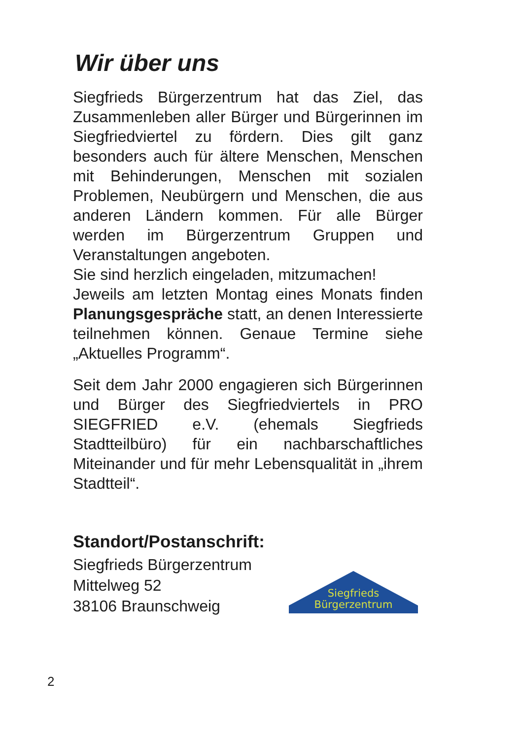Wir über uns
Siegfrieds Bürgerzentrum hat das Ziel, das Zusammenleben aller Bürger und Bürgerinnen im Siegfriedviertel zu fördern. Dies gilt ganz besonders auch für ältere Menschen, Menschen mit Behinderungen, Menschen mit sozialen Problemen, Neubürgern und Menschen, die aus anderen Ländern kommen. Für alle Bürger werden im Bürgerzentrum Gruppen und Veranstaltungen angeboten.
Sie sind herzlich eingeladen, mitzumachen!
Jeweils am letzten Montag eines Monats finden Planungsgespräche statt, an denen Interessierte teilnehmen können. Genaue Termine siehe „Aktuelles Programm“.
Seit dem Jahr 2000 engagieren sich Bürgerinnen und Bürger des Siegfriedviertels in PRO SIEGFRIED e.V. (ehemals Siegfrieds Stadtteilbüro) für ein nachbarschaftliches Miteinander und für mehr Lebensqualität in „ihrem Stadtteil“.
Standort/Postanschrift:
Siegfrieds Bürgerzentrum
Mittelweg 52
38106 Braunschweig
Siegfrieds
Bürgerzentrum
2